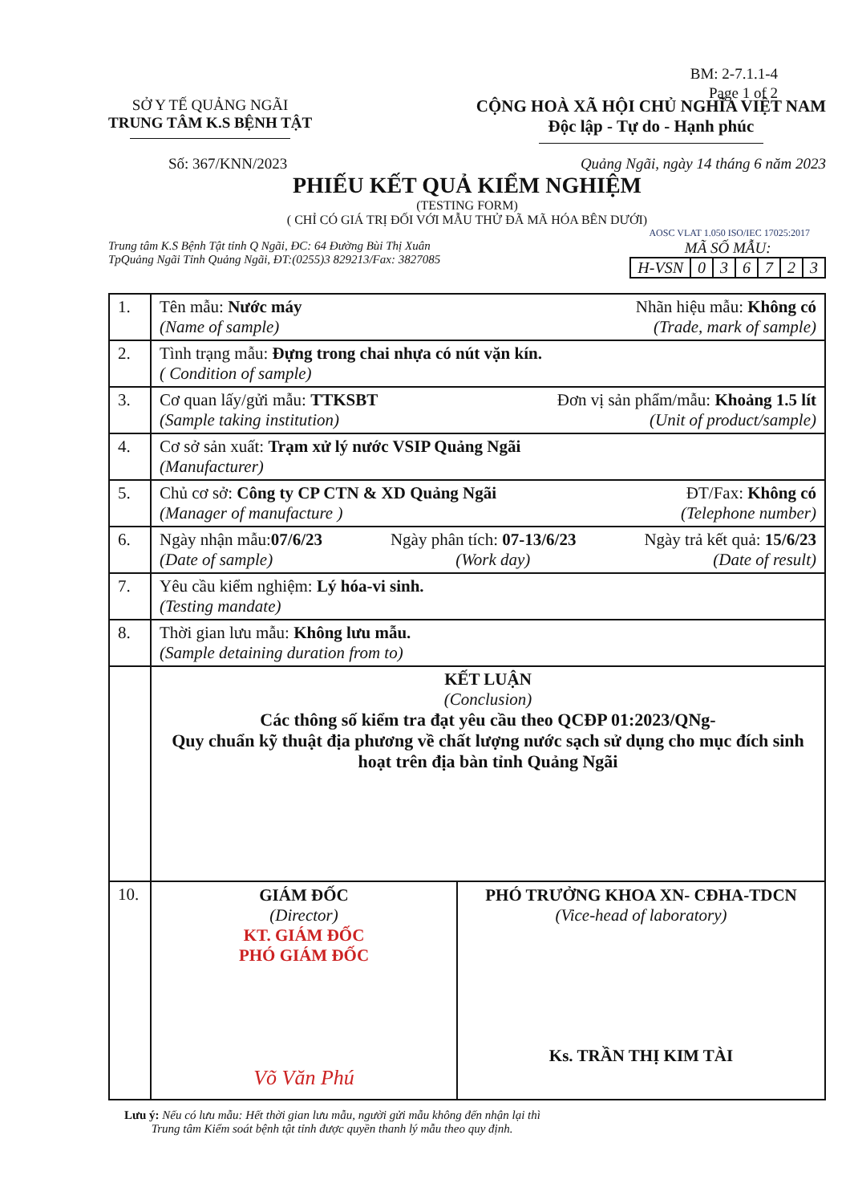BM: 2-7.1.1-4
Page 1 of 2
SỞ Y TẾ QUẢNG NGÃI
TRUNG TÂM K.S BỆNH TẬT
CỘNG HOÀ XÃ HỘI CHỦ NGHĨA VIỆT NAM
Độc lập - Tự do - Hạnh phúc
Số: 367/KNN/2023 Quảng Ngãi, ngày 14 tháng 6 năm 2023
PHIẾU KẾT QUẢ KIỂM NGHIỆM
(TESTING FORM)
( CHỈ CÓ GIÁ TRỊ ĐỐI VỚI MẪU THỬ ĐÃ MÃ HÓA BÊN DƯỚI)
AOSC VLAT 1.050 ISO/IEC 17025:2017
Trung tâm K.S Bệnh Tật tỉnh Q Ngãi, ĐC: 64 Đường Bùi Thị Xuân
TpQuảng Ngãi Tỉnh Quảng Ngãi, ĐT:(0255)3 829213/Fax: 3827085
MÃ SỐ MẪU:
| H-VSN | 0 | 3 | 6 | 7 | 2 | 3 |
| 1. | Tên mẫu: Nước máy Nhãn hiệu mẫu: Không có (Name of sample) (Trade, mark of sample) |
| 2. | Tình trạng mẫu: Đựng trong chai nhựa có nút vặn kín. ( Condition of sample) |
| 3. | Cơ quan lấy/gửi mẫu: TTKSBT Đơn vị sản phẩm/mẫu: Khoảng 1.5 lít (Sample taking institution) (Unit of product/sample) |
| 4. | Cơ sở sản xuất: Trạm xử lý nước VSIP Quảng Ngãi (Manufacturer) |
| 5. | Chủ cơ sở: Công ty CP CTN & XD Quảng Ngãi ĐT/Fax: Không có (Manager of manufacture ) (Telephone number) |
| 6. | Ngày nhận mẫu: 07/6/23 Ngày phân tích: 07-13/6/23 Ngày trả kết quả: 15/6/23 (Date of sample) (Work day) (Date of result) |
| 7. | Yêu cầu kiểm nghiệm: Lý hóa-vi sinh. (Testing mandate) |
| 8. | Thời gian lưu mẫu: Không lưu mẫu. (Sample detaining duration from to) |
| | KẾT LUẬN (Conclusion) Các thông số kiểm tra đạt yêu cầu theo QCĐP 01:2023/QNg- Quy chuẩn kỹ thuật địa phương về chất lượng nước sạch sử dụng cho mục đích sinh hoạt trên địa bàn tỉnh Quảng Ngãi |
| 10. | GIÁM ĐỐC (Director) KT. GIÁM ĐỐC PHÓ GIÁM ĐỐC Võ Văn Phú PHÓ TRƯỞNG KHOA XN- CĐHA-TDCN (Vice-head of laboratory) Ks. TRẦN THỊ KIM TÀI |
Lưu ý: Nếu có lưu mẫu: Hết thời gian lưu mẫu, người gửi mẫu không đến nhận lại thì
Trung tâm Kiểm soát bệnh tật tỉnh được quyền thanh lý mẫu theo quy định.